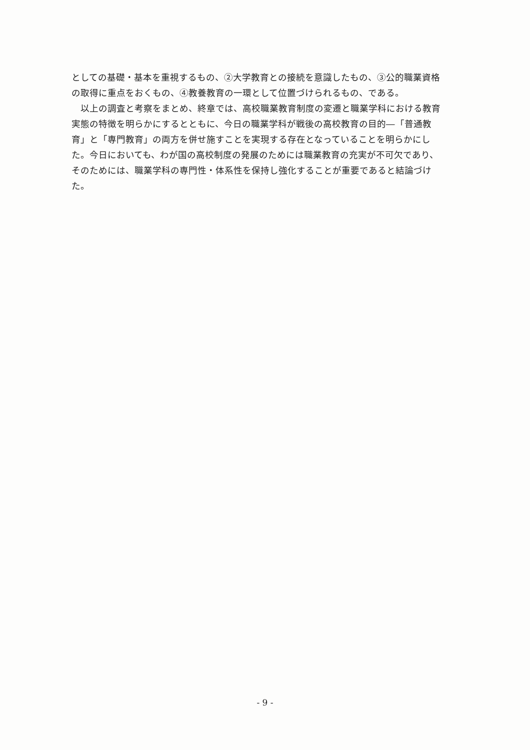としての基礎・基本を重視するもの、②大学教育との接続を意識したもの、③公的職業資格の取得に重点をおくもの、④教養教育の一環として位置づけられるもの、である。
　以上の調査と考察をまとめ、終章では、高校職業教育制度の変遷と職業学科における教育実態の特徴を明らかにするとともに、今日の職業学科が戦後の高校教育の目的―「普通教育」と「専門教育」の両方を併せ施すことを実現する存在となっていることを明らかにした。今日においても、わが国の高校制度の発展のためには職業教育の充実が不可欠であり、そのためには、職業学科の専門性・体系性を保持し強化することが重要であると結論づけた。
- 9 -